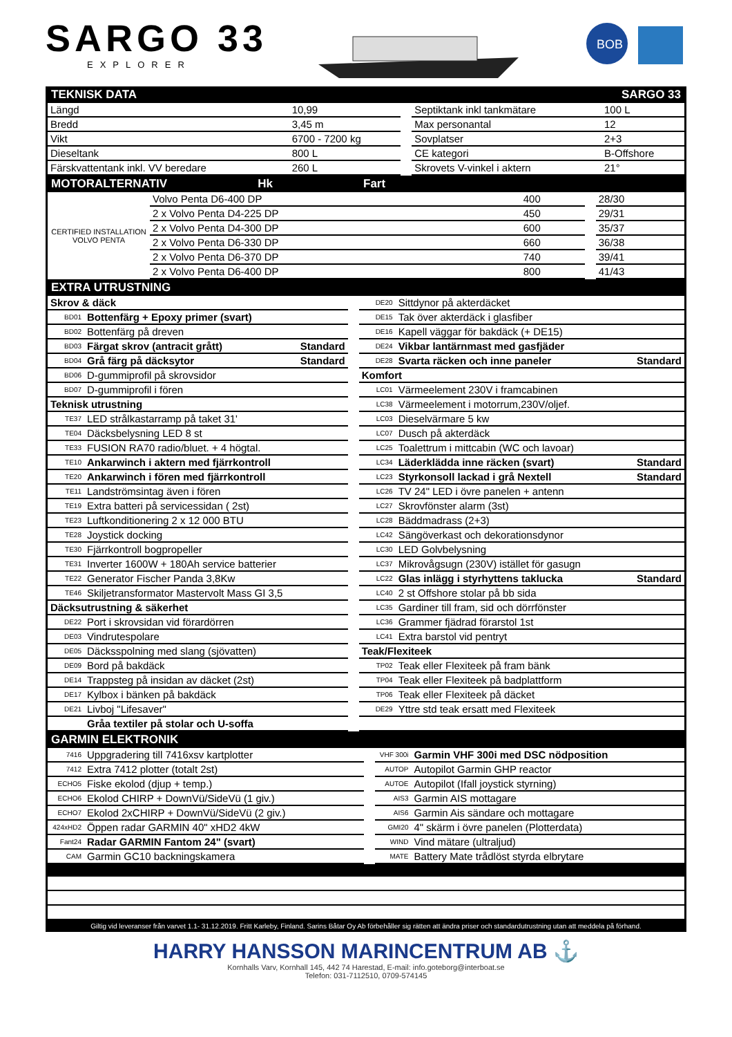SARGO 33
EXPLORER
BOB
TEKNISK DATA SARGO 33
| Längd | 10,99 | | Septiktank inkl tankmätare | 100 L |
| Bredd | 3,45 m | | Max personantal | 12 |
| Vikt | 6700 - 7200 kg | | Sovplatser | 2+3 |
| Dieseltank | 800 L | | CE kategori | B-Offshore |
| Färskvattentank inkl. VV beredare | 260 L | | Skrovets V-vinkel i aktern | 21° |
MOTORALTERNATIV Hk Fart
| CERTIFIED INSTALLATION VOLVO PENTA | Volvo Penta D6-400 DP | 400 | | 28/30 |
| | 2 x Volvo Penta D4-225 DP | 450 | | 29/31 |
| | 2 x Volvo Penta D4-300 DP | 600 | | 35/37 |
| | 2 x Volvo Penta D6-330 DP | 660 | | 36/38 |
| | 2 x Volvo Penta D6-370 DP | 740 | | 39/41 |
| | 2 x Volvo Penta D6-400 DP | 800 | | 41/43 |
EXTRA UTRUSTNING
| Skrov & däck | | | | DE20 | Sittdynor på akterdäcket | |
| BD01 | Bottenfärg + Epoxy primer (svart) | | | DE15 | Tak över akterdäck i glasfiber | |
| BD02 | Bottenfärg på dreven | | | DE16 | Kapell väggar för bakdäck (+ DE15) | |
| BD03 | Färgat skrov (antracit grått) | Standard | | DE24 | Vikbar lantärnmast med gasfjäder | |
| BD04 | Grå färg på däcksytor | Standard | | DE28 | Svarta räcken och inne paneler | Standard |
| BD06 | D-gummiprofil på skrovsidor | | | Komfort | | |
| BD07 | D-gummiprofil i fören | | | LC01 | Värmeelement 230V i framcabinen | |
| Teknisk utrustning | | | | LC38 | Värmeelement i motorrum,230V/oljef. | |
| TE37 | LED strålkastarramp på taket 31' | | | LC03 | Dieselvärmare 5 kw | |
| TE04 | Däcksbelysning LED 8 st | | | LC07 | Dusch på akterdäck | |
| TE33 | FUSION RA70 radio/bluet. + 4 högtal. | | | LC25 | Toalettrum i mittcabin (WC och lavoar) | |
| TE10 | Ankarwinch i aktern med fjärrkontroll | | | LC34 | Läderklädda inne räcken (svart) | Standard |
| TE20 | Ankarwinch i fören med fjärrkontroll | | | LC23 | Styrkonsoll lackad i grå Nextell | Standard |
| TE11 | Landströmsintag även i fören | | | LC26 | TV 24" LED i övre panelen + antenn | |
| TE19 | Extra batteri på servicessidan ( 2st) | | | LC27 | Skrovfönster alarm (3st) | |
| TE23 | Luftkonditionering 2 x 12 000 BTU | | | LC28 | Bäddmadrass (2+3) | |
| TE28 | Joystick docking | | | LC42 | Sängöverkast och dekorationsdynor | |
| TE30 | Fjärrkontroll bogpropeller | | | LC30 | LED Golvbelysning | |
| TE31 | Inverter 1600W + 180Ah service batterier | | | LC37 | Mikrovågsugn (230V) istället för gasugn | |
| TE22 | Generator Fischer Panda 3,8Kw | | | LC22 | Glas inlägg i styrhyttens taklucka | Standard |
| TE46 | Skiljetransformator Mastervolt Mass GI 3,5 | | | LC40 | 2 st Offshore stolar på bb sida | |
| Däcksutrustning & säkerhet | | | | LC35 | Gardiner till fram, sid och dörrfönster | |
| DE22 | Port i skrovsidan vid förardörren | | | LC36 | Grammer fjädrad förarstol 1st | |
| DE03 | Vindrutespolare | | | LC41 | Extra barstol vid pentryt | |
| DE05 | Däcksspolning med slang (sjövatten) | | | Teak/Flexiteek | | |
| DE09 | Bord på bakdäck | | | TP02 | Teak eller Flexiteek på fram bänk | |
| DE14 | Trappsteg på insidan av däcket (2st) | | | TP04 | Teak eller Flexiteek på badplattform | |
| DE17 | Kylbox i bänken på bakdäck | | | TP06 | Teak eller Flexiteek på däcket | |
| DE21 | Livboj "Lifesaver" | | | DE29 | Yttre std teak ersatt med Flexiteek | |
| | Gråa textiler på stolar och U-soffa | | | | | |
GARMIN ELEKTRONIK
| 7416 | Uppgradering till 7416xsv kartplotter | | VHF 300i | Garmin VHF 300i med DSC nödposition |
| 7412 | Extra 7412 plotter (totalt 2st) | | AUTOP | Autopilot Garmin GHP reactor |
| ECHO5 | Fiske ekolod (djup + temp.) | | AUTOE | Autopilot (Ifall joystick styrning) |
| ECHO6 | Ekolod CHIRP + DownVü/SideVü (1 giv.) | | AIS3 | Garmin AIS mottagare |
| ECHO7 | Ekolod 2xCHIRP + DownVü/SideVü (2 giv.) | | AIS6 | Garmin Ais sändare och mottagare |
| 424xHD2 | Öppen radar GARMIN 40" xHD2 4kW | | GMI20 | 4" skärm i övre panelen (Plotterdata) |
| Fant24 | Radar GARMIN Fantom 24" (svart) | | WIND | Vind mätare (ultraljud) |
| CAM | Garmin GC10 backningskamera | | MATE | Battery Mate trådlöst styrda elbrytare |
Giltig vid leveranser från varvet 1.1- 31.12.2019. Fritt Karleby, Finland. Sarins Båtar Oy Ab förbehåller sig rätten att ändra priser och standardutrustning utan att meddela på förhand.
HARRY HANSSON MARINCENTRUM AB ⚓
Kornhalls Varv, Kornhall 145, 442 74 Harestad, E-mail: info.goteborg@interboat.se
Telefon: 031-7112510, 0709-574145